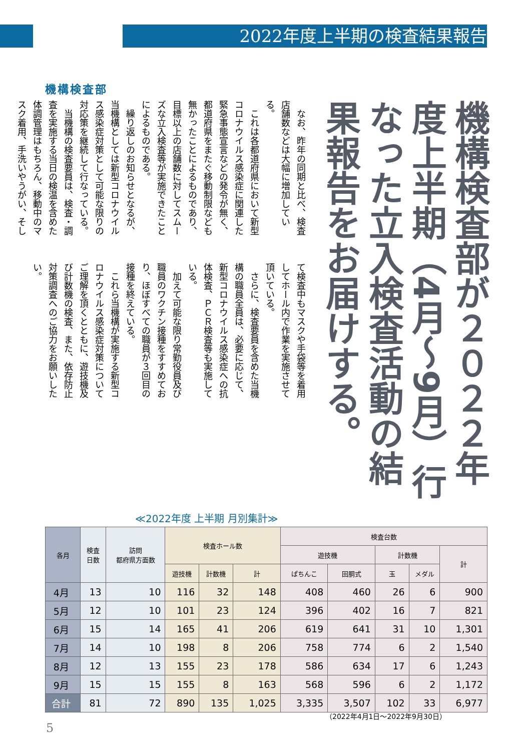2022年度上半期の検査結果報告
機構検査部
機構検査部が２０２２年度上半期（4月〜9月）行なった立入検査活動の結果報告をお届けする。
なお、昨年の同期と比べ、検査店舗数などは大幅に増加している。
これは各都道府県において新型コロナウイルス感染症に関連した緊急事態宣言などの発令が無く、都道府県をまたぐ移動制限なども無かったことによるものであり、目標以上の店舗数に対してスムーズな立入検査等が実施できたことによるものである。
繰り返しのお知らせとなるが、当機構としては新型コロナウイルス感染症対策として可能な限りの対応策を継続して行なっている。
当機構の検査要員は、検査・調査を実施する当日の検温を含めた体調管理はもちろん、移動中のマスク着用、手洗いやうがい、そして検査中もマスクや手袋等を着用してホール内で作業を実施させて頂いている。
さらに、検査要員を含めた当機構の職員全員は、必要に応じて、新型コロナウイルス感染症への抗体検査、ＰＣＲ検査等も実施している。
加えて可能な限り常勤役員及び職員のワクチン接種をすすめており、ほぼすべての職員が３回目の接種を終えている。
これら当機構が実施する新型コロナウイルス感染症対策についてご理解を頂くとともに、遊技機及び計数機の検査、また、依存防止対策調査へのご協力をお願いしたい。
≪2022年度 上半期 月別集計≫
| 各月 | 検査 日数 | 訪問 都府県方面数 | 検査ホール数 | | | 検査台数 | | | | |
| --- | --- | --- | --- | --- | --- | --- | --- | --- | --- | --- |
| | | | | | | 遊技機 | | 計数機 | | 計 |
| | | | 遊技機 | 計数機 | 計 | ぱちんこ | 回胴式 | 玉 | メダル | |
| 4月 | 13 | 10 | 116 | 32 | 148 | 408 | 460 | 26 | 6 | 900 |
| 5月 | 12 | 10 | 101 | 23 | 124 | 396 | 402 | 16 | 7 | 821 |
| 6月 | 15 | 14 | 165 | 41 | 206 | 619 | 641 | 31 | 10 | 1,301 |
| 7月 | 14 | 10 | 198 | 8 | 206 | 758 | 774 | 6 | 2 | 1,540 |
| 8月 | 12 | 13 | 155 | 23 | 178 | 586 | 634 | 17 | 6 | 1,243 |
| 9月 | 15 | 15 | 155 | 8 | 163 | 568 | 596 | 6 | 2 | 1,172 |
| 合計 | 81 | 72 | 890 | 135 | 1,025 | 3,335 | 3,507 | 102 | 33 | 6,977 |
（2022年4月1日〜2022年9月30日）
5